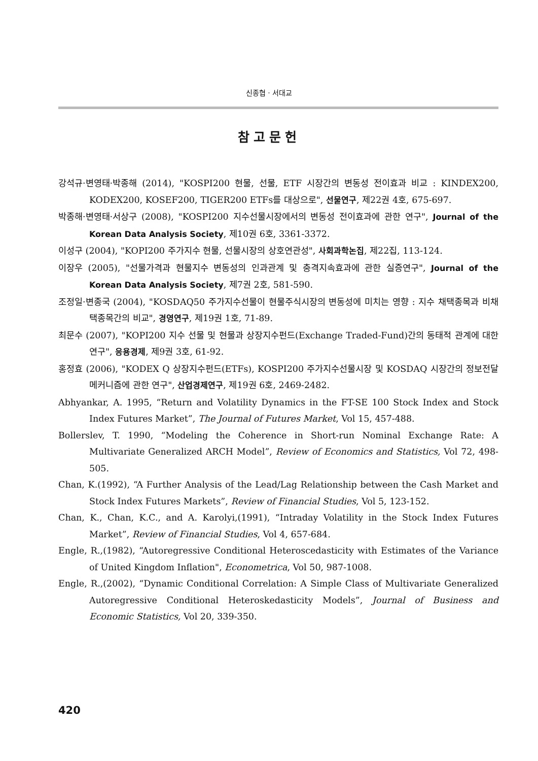신종협 · 서대교
참고문헌
강석규·변영태·박종해 (2014), "KOSPI200 현물, 선물, ETF 시장간의 변동성 전이효과 비교 : KINDEX200, KODEX200, KOSEF200, TIGER200 ETFs를 대상으로", 선물연구, 제22권 4호, 675-697.
박종해·변영태·서상구 (2008), "KOSPI200 지수선물시장에서의 변동성 전이효과에 관한 연구", Journal of the Korean Data Analysis Society, 제10권 6호, 3361-3372.
이성구 (2004), "KOPI200 주가지수 현물, 선물시장의 상호연관성", 사회과학논집, 제22집, 113-124.
이장우 (2005), "선물가격과 현물지수 변동성의 인과관계 및 충격지속효과에 관한 실증연구", Journal of the Korean Data Analysis Society, 제7권 2호, 581-590.
조정일·변종국 (2004), "KOSDAQ50 주가지수선물이 현물주식시장의 변동성에 미치는 영향 : 지수 채택종목과 비채택종목간의 비교", 경영연구, 제19권 1호, 71-89.
최문수 (2007), "KOPI200 지수 선물 및 현물과 상장지수펀드(Exchange Traded-Fund)간의 동태적 관계에 대한 연구", 응용경제, 제9권 3호, 61-92.
홍정효 (2006), "KODEX Q 상장지수펀드(ETFs), KOSPI200 주가지수선물시장 및 KOSDAQ 시장간의 정보전달메커니즘에 관한 연구", 산업경제연구, 제19권 6호, 2469-2482.
Abhyankar, A. 1995, “Return and Volatility Dynamics in the FT-SE 100 Stock Index and Stock Index Futures Market”, The Journal of Futures Market, Vol 15, 457-488.
Bollerslev, T. 1990, “Modeling the Coherence in Short-run Nominal Exchange Rate: A Multivariate Generalized ARCH Model”, Review of Economics and Statistics, Vol 72, 498-505.
Chan, K.(1992), “A Further Analysis of the Lead/Lag Relationship between the Cash Market and Stock Index Futures Markets”, Review of Financial Studies, Vol 5, 123-152.
Chan, K., Chan, K.C., and A. Karolyi,(1991), “Intraday Volatility in the Stock Index Futures Market”, Review of Financial Studies, Vol 4, 657-684.
Engle, R.,(1982), “Autoregressive Conditional Heteroscedasticity with Estimates of the Variance of United Kingdom Inflation", Econometrica, Vol 50, 987-1008.
Engle, R.,(2002), “Dynamic Conditional Correlation: A Simple Class of Multivariate Generalized Autoregressive Conditional Heteroskedasticity Models”, Journal of Business and Economic Statistics, Vol 20, 339-350.
420